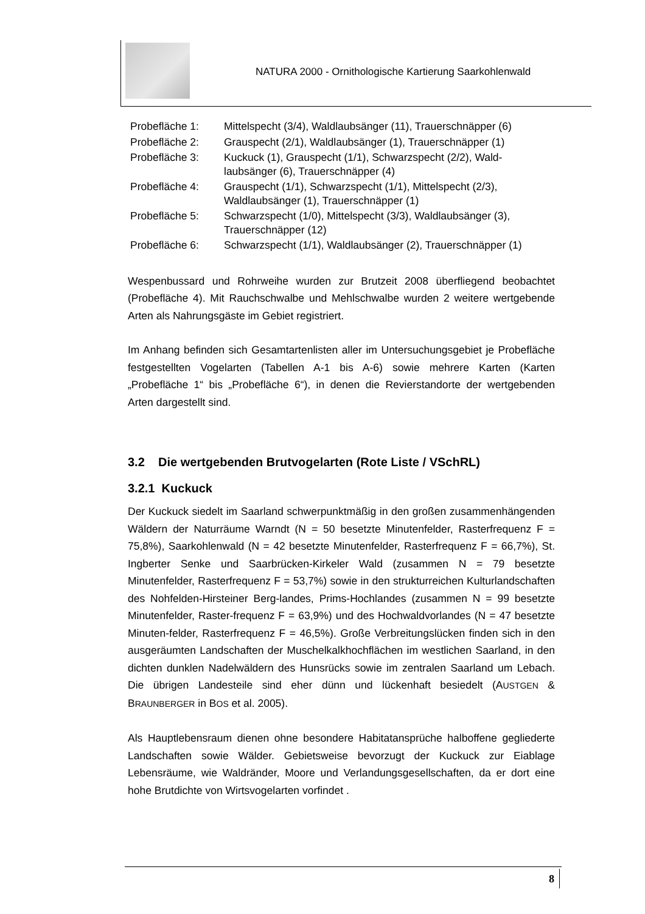NATURA 2000 - Ornithologische Kartierung Saarkohlenwald
| Probefläche 1: | Mittelspecht (3/4), Waldlaubsänger (11), Trauerschnäpper (6) |
| Probefläche 2: | Grauspecht (2/1), Waldlaubsänger (1), Trauerschnäpper (1) |
| Probefläche 3: | Kuckuck (1), Grauspecht (1/1), Schwarzspecht (2/2), Wald- laubsänger (6), Trauerschnäpper (4) |
| Probefläche 4: | Grauspecht (1/1), Schwarzspecht (1/1), Mittelspecht (2/3), Waldlaubsänger (1), Trauerschnäpper (1) |
| Probefläche 5: | Schwarzspecht (1/0), Mittelspecht (3/3), Waldlaubsänger (3), Trauerschnäpper (12) |
| Probefläche 6: | Schwarzspecht (1/1), Waldlaubsänger (2), Trauerschnäpper (1) |
Wespenbussard und Rohrweihe wurden zur Brutzeit 2008 überfliegend beob­achtet (Probefläche 4). Mit Rauchschwalbe und Mehlschwalbe wurden 2 wei­tere wertgebende Arten als Nahrungsgäste im Gebiet registriert.
Im Anhang befinden sich Gesamtartenlisten aller im Untersuchungsgebiet je Probefläche festgestellten Vogelarten (Tabellen A-1 bis A-6) sowie mehrere Karten (Karten „Probefläche 1“ bis „Probefläche 6“), in denen die Revierstand­orte der wertgebenden Arten dargestellt sind.
3.2 Die wertgebenden Brutvogelarten (Rote Liste / VSchRL)
3.2.1 Kuckuck
Der Kuckuck siedelt im Saarland schwerpunktmäßig in den großen zusammen­hängenden Wäldern der Naturräume Warndt (N = 50 besetzte Minutenfelder, Rasterfrequenz F = 75,8%), Saarkohlenwald (N = 42 besetzte Minutenfelder, Rasterfrequenz F = 66,7%), St. Ingberter Senke und Saarbrücken-Kirkeler Wald (zusammen N = 79 besetzte Minutenfelder, Rasterfrequenz F = 53,7%) sowie in den strukturreichen Kulturlandschaften des Nohfelden-Hirsteiner Berg-landes, Prims-Hochlandes (zusammen N = 99 besetzte Minutenfelder, Raster-frequenz F = 63,9%) und des Hochwaldvorlandes (N = 47 besetzte Minuten-felder, Rasterfrequenz F = 46,5%). Große Verbreitungslücken finden sich in den ausgeräumten Landschaften der Muschelkalkhochflächen im westlichen Saarland, in den dichten dunklen Nadelwäldern des Hunsrücks sowie im zentralen Saarland um Lebach. Die übrigen Landesteile sind eher dünn und lückenhaft besiedelt (AUSTGEN & BRAUNBERGER in BOS et al. 2005).
Als Hauptlebensraum dienen ohne besondere Habitatansprüche halboffene ge­gliederte Landschaften sowie Wälder. Gebietsweise bevorzugt der Kuckuck zur Eiablage Lebensräume, wie Waldränder, Moore und Verlandungsgesellschaf­ten, da er dort eine hohe Brutdichte von Wirtsvogelarten vorfindet .
8